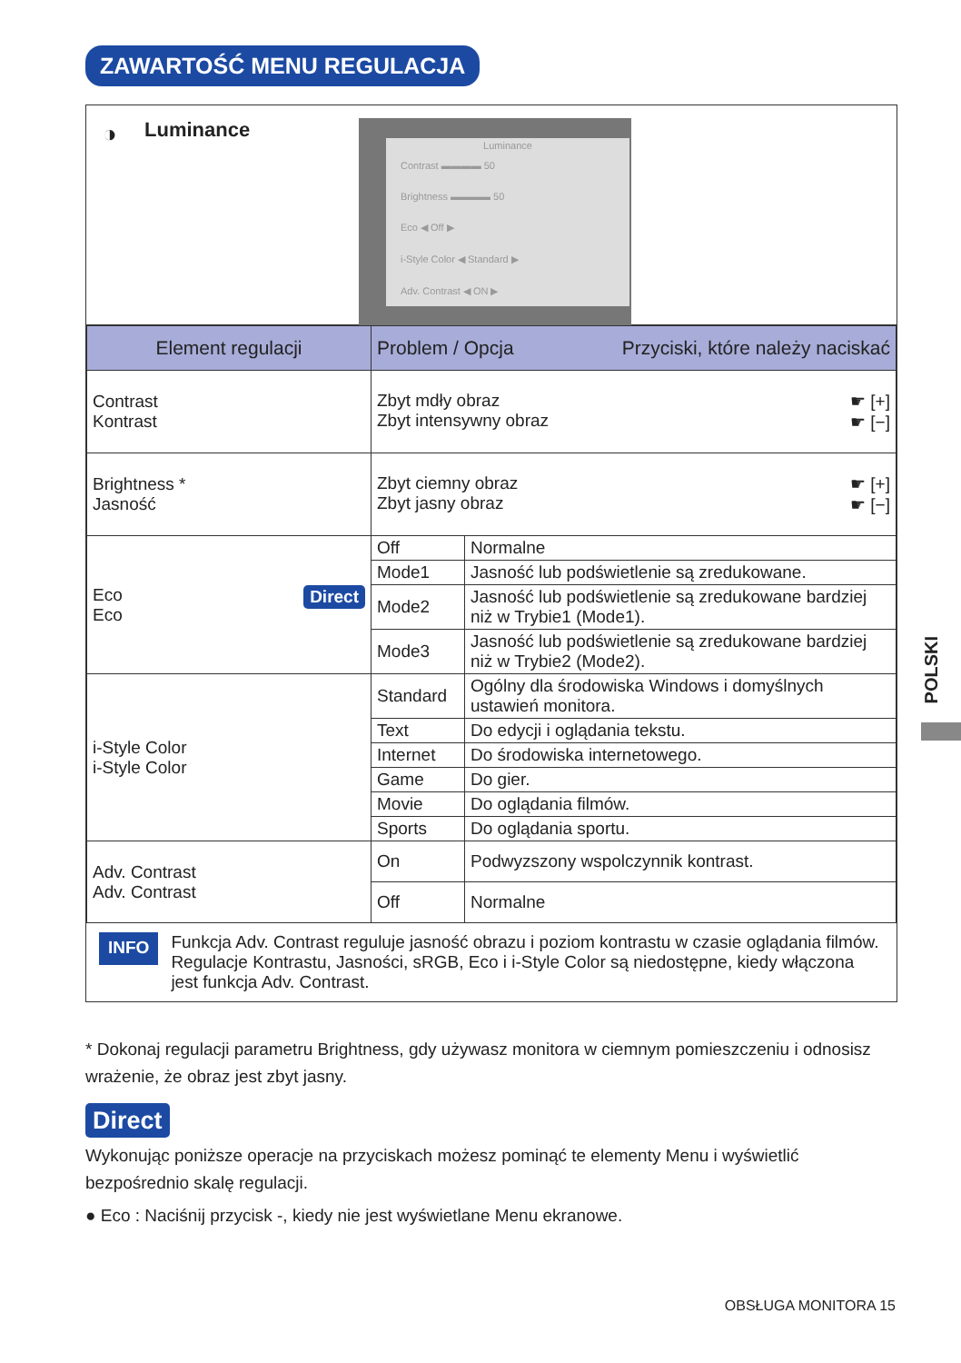ZAWARTOŚĆ MENU REGULACJA
◑ Luminance
Luminance
Contrast ▬▬▬▬ 50
Brightness ▬▬▬▬ 50
Eco ◀ Off ▶
i-Style Color ◀ Standard ▶
Adv. Contrast ◀ ON ▶
| Element regulacji | Problem / Opcja Przyciski, które należy naciskać | |
| --- | --- | --- |
| Contrast Kontrast | ☛ [+] ☛ [−] Zbyt mdły obraz Zbyt intensywny obraz | |
| Brightness * Jasność | ☛ [+] ☛ [−] Zbyt ciemny obraz Zbyt jasny obraz | |
| Direct Eco Eco | Off | Normalne |
| | Mode1 | Jasność lub podświetlenie są zredukowane. |
| | Mode2 | Jasność lub podświetlenie są zredukowane bardziej niż w Trybie1 (Mode1). |
| | Mode3 | Jasność lub podświetlenie są zredukowane bardziej niż w Trybie2 (Mode2). |
| i-Style Color i-Style Color | Standard | Ogólny dla środowiska Windows i domyślnych ustawień monitora. |
| | Text | Do edycji i oglądania tekstu. |
| | Internet | Do środowiska internetowego. |
| | Game | Do gier. |
| | Movie | Do oglądania filmów. |
| | Sports | Do oglądania sportu. |
| Adv. Contrast Adv. Contrast | On | Podwyzszony wspolczynnik kontrast. |
| | Off | Normalne |
INFO
Funkcja Adv. Contrast reguluje jasność obrazu i poziom kontrastu w czasie oglądania filmów. Regulacje Kontrastu, Jasności, sRGB, Eco i i-Style Color są niedostępne, kiedy włączona jest funkcja Adv. Contrast.
* Dokonaj regulacji parametru Brightness, gdy używasz monitora w ciemnym pomieszczeniu i odnosisz wrażenie, że obraz jest zbyt jasny.
Direct
Wykonując poniższe operacje na przyciskach możesz pominąć te elementy Menu i wyświetlić bezpośrednio skalę regulacji.
● Eco : Naciśnij przycisk -, kiedy nie jest wyświetlane Menu ekranowe.
POLSKI
OBSŁUGA MONITORA 15